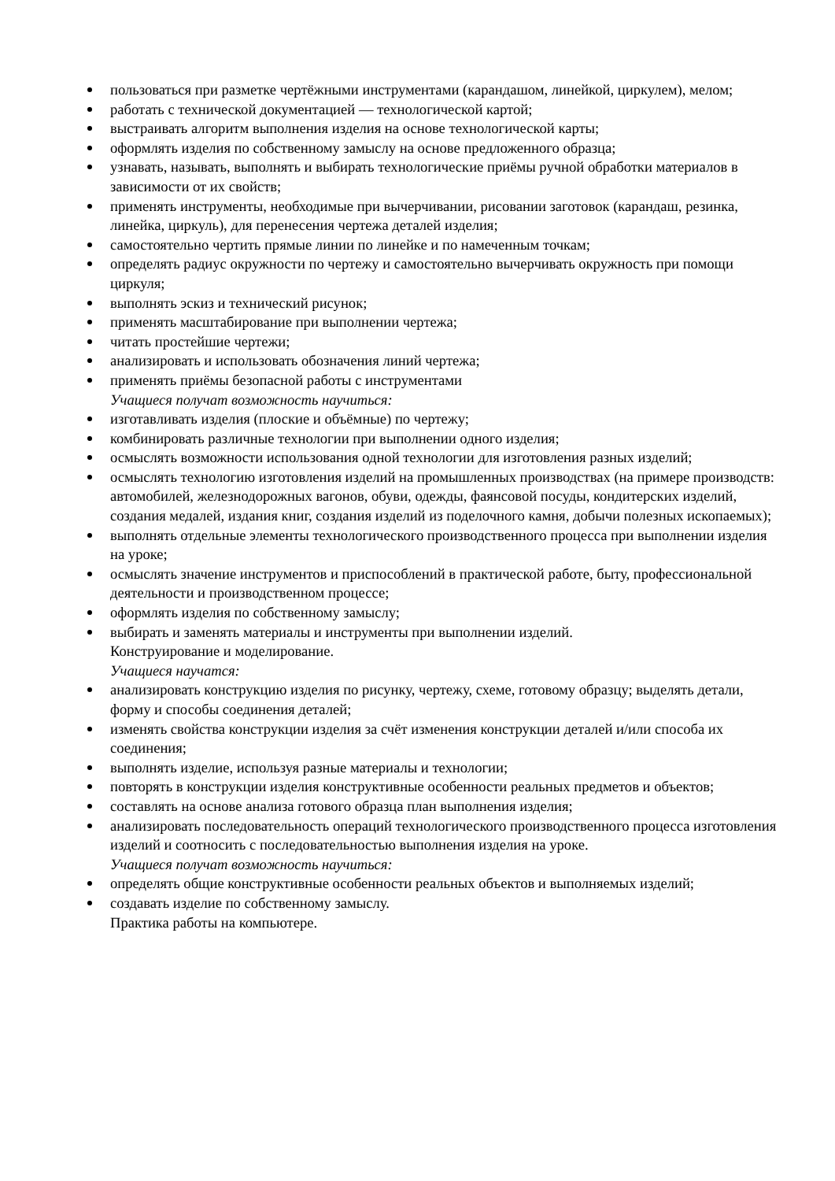пользоваться при разметке чертёжными инструментами (карандашом, линейкой, циркулем), мелом;
работать с технической документацией — технологической картой;
выстраивать алгоритм выполнения изделия на основе технологической карты;
оформлять изделия по собственному замыслу на основе предложенного образца;
узнавать, называть, выполнять и выбирать технологические приёмы ручной обработки материалов в зависимости от их свойств;
применять инструменты, необходимые при вычерчивании, рисовании заготовок (карандаш, резинка, линейка, циркуль), для перенесения чертежа деталей изделия;
самостоятельно чертить прямые линии по линейке и по намеченным точкам;
определять радиус окружности по чертежу и самостоятельно вычерчивать окружность при помощи циркуля;
выполнять эскиз и технический рисунок;
применять масштабирование при выполнении чертежа;
читать простейшие чертежи;
анализировать и использовать обозначения линий чертежа;
применять приёмы безопасной работы с инструментами
Учащиеся получат возможность научиться:
изготавливать изделия (плоские и объёмные) по чертежу;
комбинировать различные технологии при выполнении одного изделия;
осмыслять возможности использования одной технологии для изготовления разных изделий;
осмыслять технологию изготовления изделий на промышленных производствах (на примере производств: автомобилей, железнодорожных вагонов, обуви, одежды, фаянсовой посуды, кондитерских изделий, создания медалей, издания книг, создания изделий из поделочного камня, добычи полезных ископаемых);
выполнять отдельные элементы технологического производственного процесса при выполнении изделия на уроке;
осмыслять значение инструментов и приспособлений в практической работе, быту, профессиональной деятельности и производственном процессе;
оформлять изделия по собственному замыслу;
выбирать и заменять материалы и инструменты при выполнении изделий.
Конструирование и моделирование.
Учащиеся научатся:
анализировать конструкцию изделия по рисунку, чертежу, схеме, готовому образцу; выделять детали, форму и способы соединения деталей;
изменять свойства конструкции изделия за счёт изменения конструкции деталей и/или способа их соединения;
выполнять изделие, используя разные материалы и технологии;
повторять в конструкции изделия конструктивные особенности реальных предметов и объектов;
составлять на основе анализа готового образца план выполнения изделия;
анализировать последовательность операций технологического производственного процесса изготовления изделий и соотносить с последовательностью выполнения изделия на уроке.
Учащиеся получат возможность научиться:
определять общие конструктивные особенности реальных объектов и выполняемых изделий;
создавать изделие по собственному замыслу.
Практика работы на компьютере.